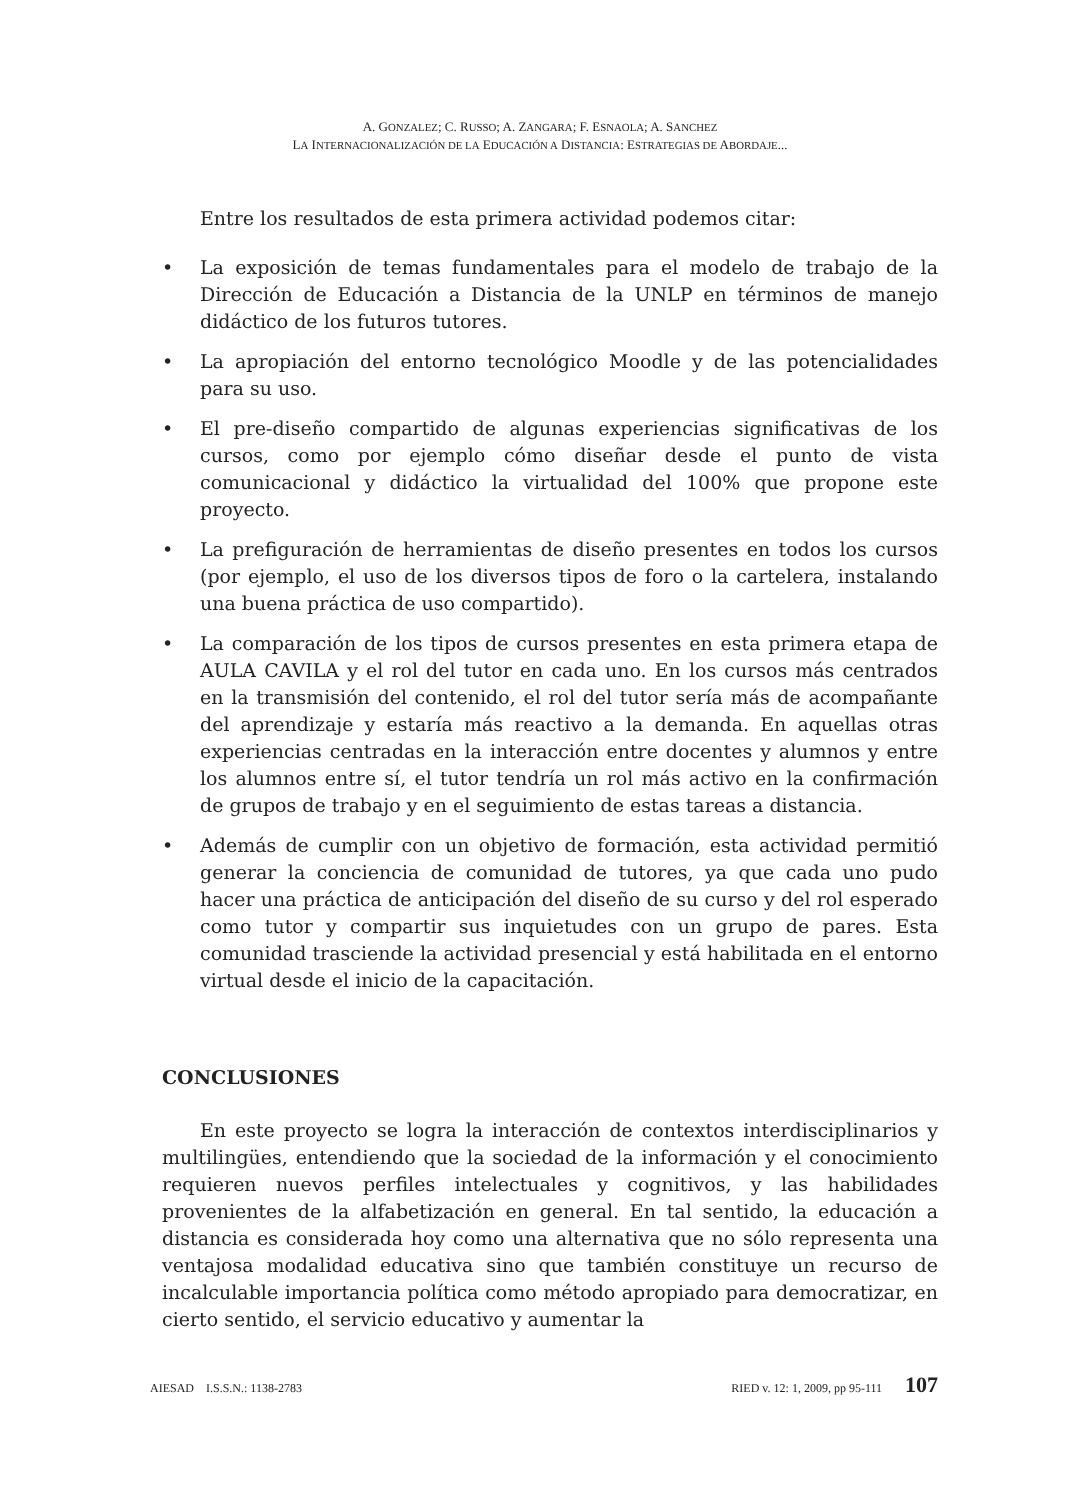A. GONZALEZ; C. RUSSO; A. ZANGARA; F. ESNAOLA; A. SANCHEZ
LA INTERNACIONALIZACIÓN DE LA EDUCACIÓN A DISTANCIA: ESTRATEGIAS DE ABORDAJE...
Entre los resultados de esta primera actividad podemos citar:
• La exposición de temas fundamentales para el modelo de trabajo de la Dirección de Educación a Distancia de la UNLP en términos de manejo didáctico de los futuros tutores.
• La apropiación del entorno tecnológico Moodle y de las potencialidades para su uso.
• El pre-diseño compartido de algunas experiencias significativas de los cursos, como por ejemplo cómo diseñar desde el punto de vista comunicacional y didáctico la virtualidad del 100% que propone este proyecto.
• La prefiguración de herramientas de diseño presentes en todos los cursos (por ejemplo, el uso de los diversos tipos de foro o la cartelera, instalando una buena práctica de uso compartido).
• La comparación de los tipos de cursos presentes en esta primera etapa de AULA CAVILA y el rol del tutor en cada uno. En los cursos más centrados en la transmisión del contenido, el rol del tutor sería más de acompañante del aprendizaje y estaría más reactivo a la demanda. En aquellas otras experiencias centradas en la interacción entre docentes y alumnos y entre los alumnos entre sí, el tutor tendría un rol más activo en la confirmación de grupos de trabajo y en el seguimiento de estas tareas a distancia.
• Además de cumplir con un objetivo de formación, esta actividad permitió generar la conciencia de comunidad de tutores, ya que cada uno pudo hacer una práctica de anticipación del diseño de su curso y del rol esperado como tutor y compartir sus inquietudes con un grupo de pares. Esta comunidad trasciende la actividad presencial y está habilitada en el entorno virtual desde el inicio de la capacitación.
CONCLUSIONES
En este proyecto se logra la interacción de contextos interdisciplinarios y multilingües, entendiendo que la sociedad de la información y el conocimiento requieren nuevos perfiles intelectuales y cognitivos, y las habilidades provenientes de la alfabetización en general. En tal sentido, la educación a distancia es considerada hoy como una alternativa que no sólo representa una ventajosa modalidad educativa sino que también constituye un recurso de incalculable importancia política como método apropiado para democratizar, en cierto sentido, el servicio educativo y aumentar la
AIESAD I.S.S.N.: 1138-2783 RIED v. 12: 1, 2009, pp 95-111 107